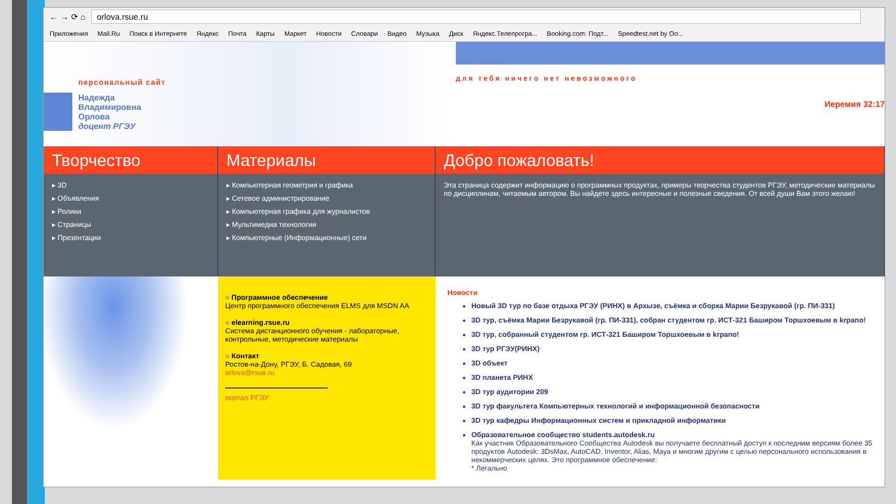← → ⟳ ⌂ orlova.rsue.ru
Приложения Mail.Ru Поиск в Интернете Яндекс Почта Карты Маркет Новости Словари Видео Музыка Диск Яндекс.Телепрогра... Booking.com: Подт... Speedtest.net by Oo...
персональный сайт
Надежда
Владимировна
Орлова
доцент РГЭУ
для тебя ничего нет невозможного
Иеремия 32:17
Творчество
▸ 3D
▸ Объявления
▸ Ролики
▸ Страницы
▸ Презентации
Материалы
▸ Компьютерная геометрия и графика
▸ Сетевое администрирование
▸ Компьютерная графика для журналистов
▸ Мультимедиа технологии
▸ Компьютерные (Информационные) сети
○ Программное обеспечение
Центр программного обеспечения ELMS для MSDN AA
○ elearning.rsue.ru
Система дистанционного обучения - лабораторные, контрольные, методические материалы
○ Контакт
Ростов-на-Дону, РГЭУ, Б. Садовая, 69
orlova@rsue.ru
портал РГЭУ
Добро пожаловать!
Эта страница содержит информацию о программных продуктах, примеры творчества студентов РГЭУ, методические материалы по дисциплинам, читаемым автором. Вы найдете здесь интересные и полезные сведения. От всей души Вам этого желаю!
Новости
Новый 3D тур по базе отдыха РГЭУ (РИНХ) в Архызе, съёмка и сборка Марии Безрукавой (гр. ПИ-331)
3D тур, съёмка Марии Безрукавой (гр. ПИ-331), собран студентом гр. ИСТ-321 Баширом Торшхоевым в krpano!
3D тур, собранный студентом гр. ИСТ-321 Баширом Торшхоевым в krpano!
3D тур РГЭУ(РИНХ)
3D объект
3D планета РИНХ
3D тур аудитории 209
3D тур факультета Компьютерных технологий и информационной безопасности
3D тур кафедры Информационных систем и прикладной информатики
Образовательное сообщество students.autodesk.ru
Как участник Образовательного Сообщества Autodesk вы получаете бесплатный доступ к последним версиям более 35 продуктов Autodesk: 3DsMax, AutoCAD, Inventor, Alias, Maya и многим другим с целью персонального использования в некоммерческих целях. Это программное обеспечение:
* Легально